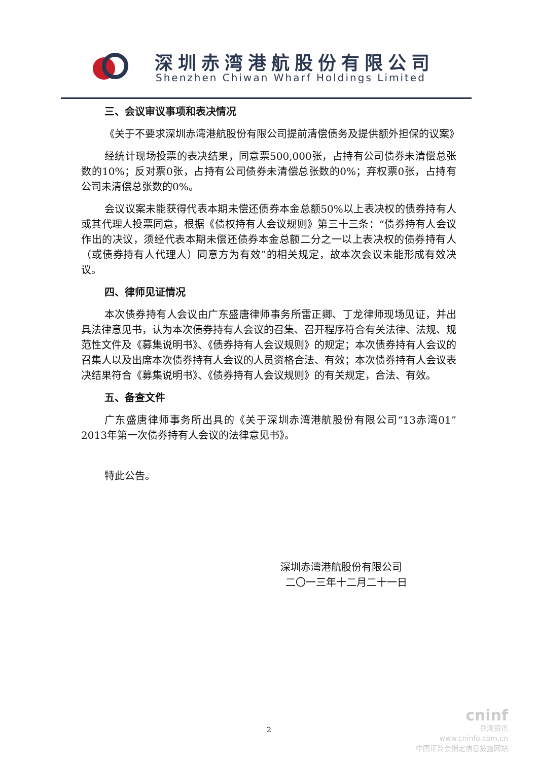深圳赤湾港航股份有限公司
Shenzhen Chiwan Wharf Holdings Limited
三、会议审议事项和表决情况
《关于不要求深圳赤湾港航股份有限公司提前清偿债务及提供额外担保的议案》
经统计现场投票的表决结果，同意票500,000张，占持有公司债券未清偿总张数的10%；反对票0张，占持有公司债券未清偿总张数的0%；弃权票0张，占持有公司未清偿总张数的0%。
会议议案未能获得代表本期未偿还债券本金总额50%以上表决权的债券持有人或其代理人投票同意，根据《债权持有人会议规则》第三十三条：“债券持有人会议作出的决议，须经代表本期未偿还债券本金总额二分之一以上表决权的债券持有人（或债券持有人代理人）同意方为有效”的相关规定，故本次会议未能形成有效决议。
四、律师见证情况
本次债券持有人会议由广东盛唐律师事务所雷正卿、丁龙律师现场见证，并出具法律意见书，认为本次债券持有人会议的召集、召开程序符合有关法律、法规、规范性文件及《募集说明书》、《债券持有人会议规则》的规定；本次债券持有人会议的召集人以及出席本次债券持有人会议的人员资格合法、有效；本次债券持有人会议表决结果符合《募集说明书》、《债券持有人会议规则》的有关规定，合法、有效。
五、备查文件
广东盛唐律师事务所出具的《关于深圳赤湾港航股份有限公司“13赤湾01”2013年第一次债券持有人会议的法律意见书》。
特此公告。
深圳赤湾港航股份有限公司
二〇一三年十二月二十一日
2
cninf
巨潮资讯
www.cninfo.com.cn
中国证监会指定信息披露网站